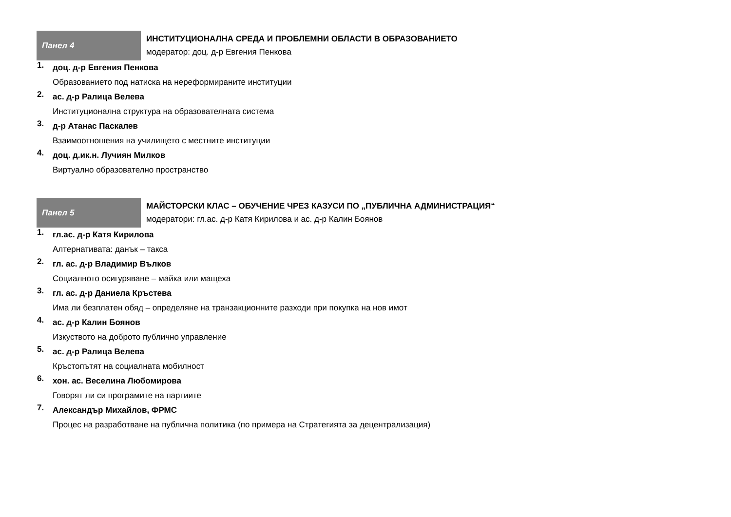Панел 4
ИНСТИТУЦИОНАЛНА СРЕДА И ПРОБЛЕМНИ ОБЛАСТИ В ОБРАЗОВАНИЕТО
модератор: доц. д-р Евгения Пенкова
1.
доц. д-р Евгения Пенкова
Образованието под натиска на нереформираните институции
2.
ас. д-р Ралица Велева
Институционална структура на образователната система
3.
д-р Атанас Паскалев
Взаимоотношения на училището с местните институции
4.
доц. д.ик.н. Лучиян Милков
Виртуално образователно пространство
Панел 5
МАЙСТОРСКИ КЛАС – ОБУЧЕНИЕ ЧРЕЗ КАЗУСИ ПО „ПУБЛИЧНА АДМИНИСТРАЦИЯ“модератори: гл.ас. д-р Катя Кирилова и ас. д-р Калин Боянов
1.
гл.ас. д-р Катя Кирилова
Алтернативата: данък – такса
2.
гл. ас. д-р Владимир Вълков
Социалното осигуряване – майка или мащеха
3.
гл. ас. д-р Даниела Кръстева
Има ли безплатен обяд – определяне на транзакционните разходи при покупка на нов имот
4.
ас. д-р Калин Боянов
Изкуството на доброто публично управление
5.
ас. д-р Ралица Велева
Кръстопътят на социалната мобилност
6.
хон. ас. Веселина Любомирова
Говорят ли си програмите на партиите
7.
Александър Михайлов, ФРМС
Процес на разработване на публична политика (по примера на Стратегията за децентрализация)